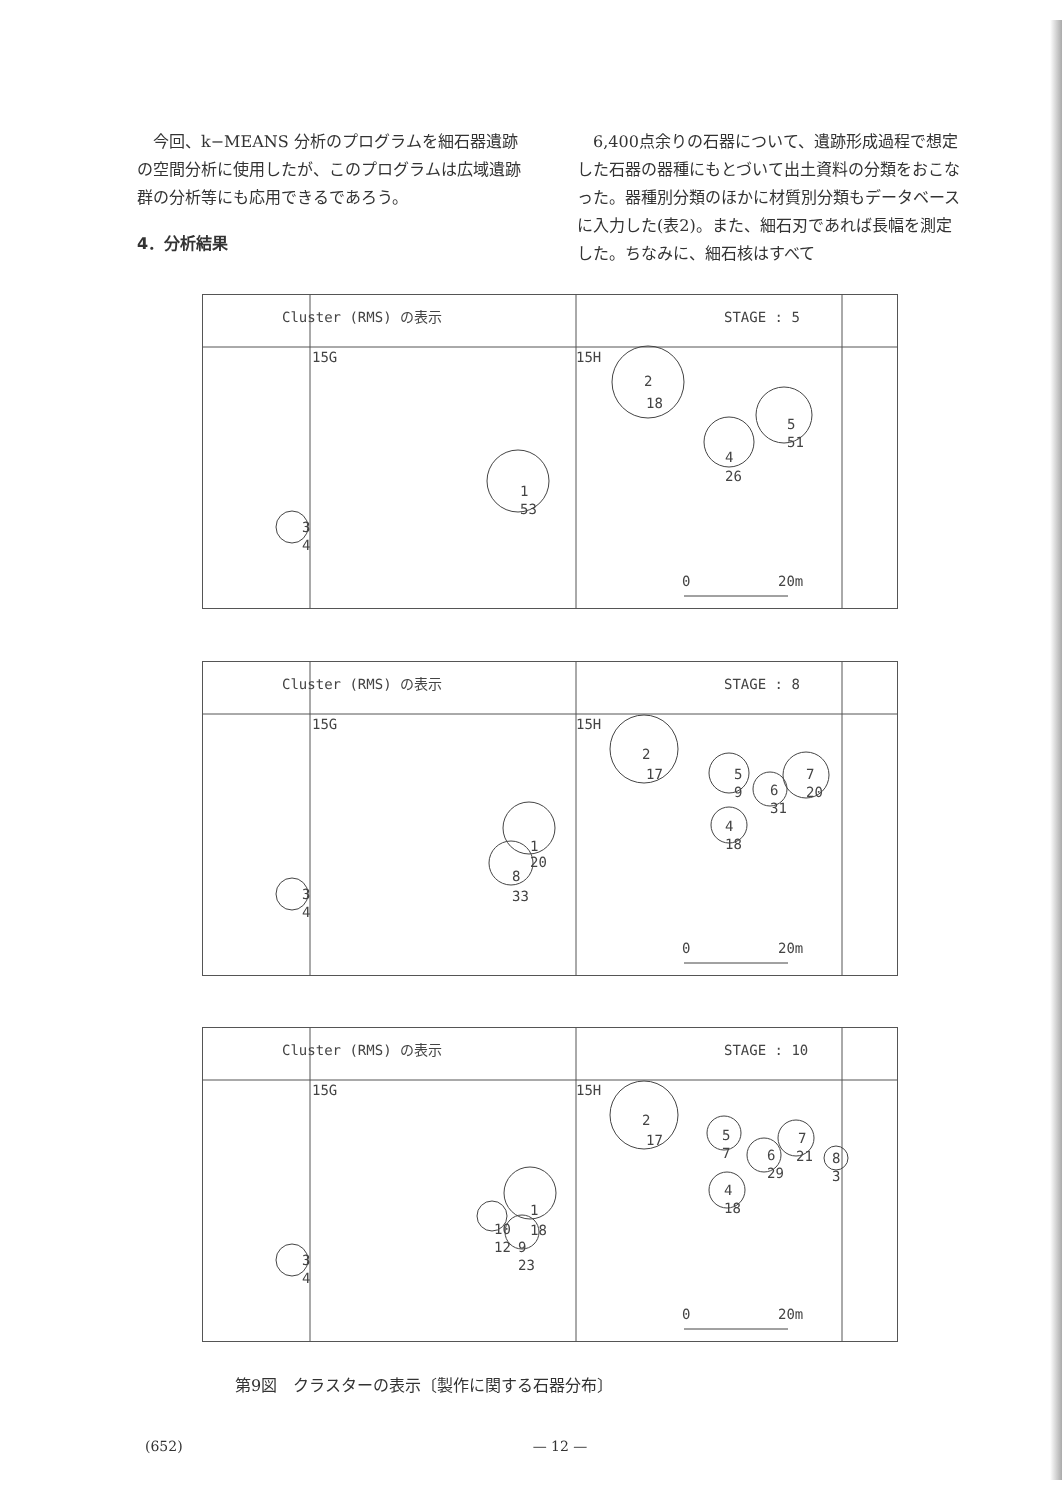今回、k−MEANS 分析のプログラムを細石器遺跡の空間分析に使用したが、このプログラムは広域遺跡群の分析等にも応用できるであろう。
4．分析結果
　6,400点余りの石器について、遺跡形成過程で想定した石器の器種にもとづいて出土資料の分類をおこなった。器種別分類のほかに材質別分類もデータベースに入力した(表2)。また、細石刃であれば長幅を測定した。ちなみに、細石核はすべて
Cluster (RMS) の表示
STAGE : 5
15G
15H
2
18
5
51
4
26
1
53
3
4
0
20m
Cluster (RMS) の表示
STAGE : 8
15G
15H
2
17
5
9
7
20
6
31
4
18
1
20
8
33
3
4
0
20m
Cluster (RMS) の表示
STAGE : 10
15G
15H
2
17
5
7
7
21
6
29
8
3
4
18
1
18
10
12
9
23
3
4
0
20m
第9図　クラスターの表示〔製作に関する石器分布〕
(652) — 12 —